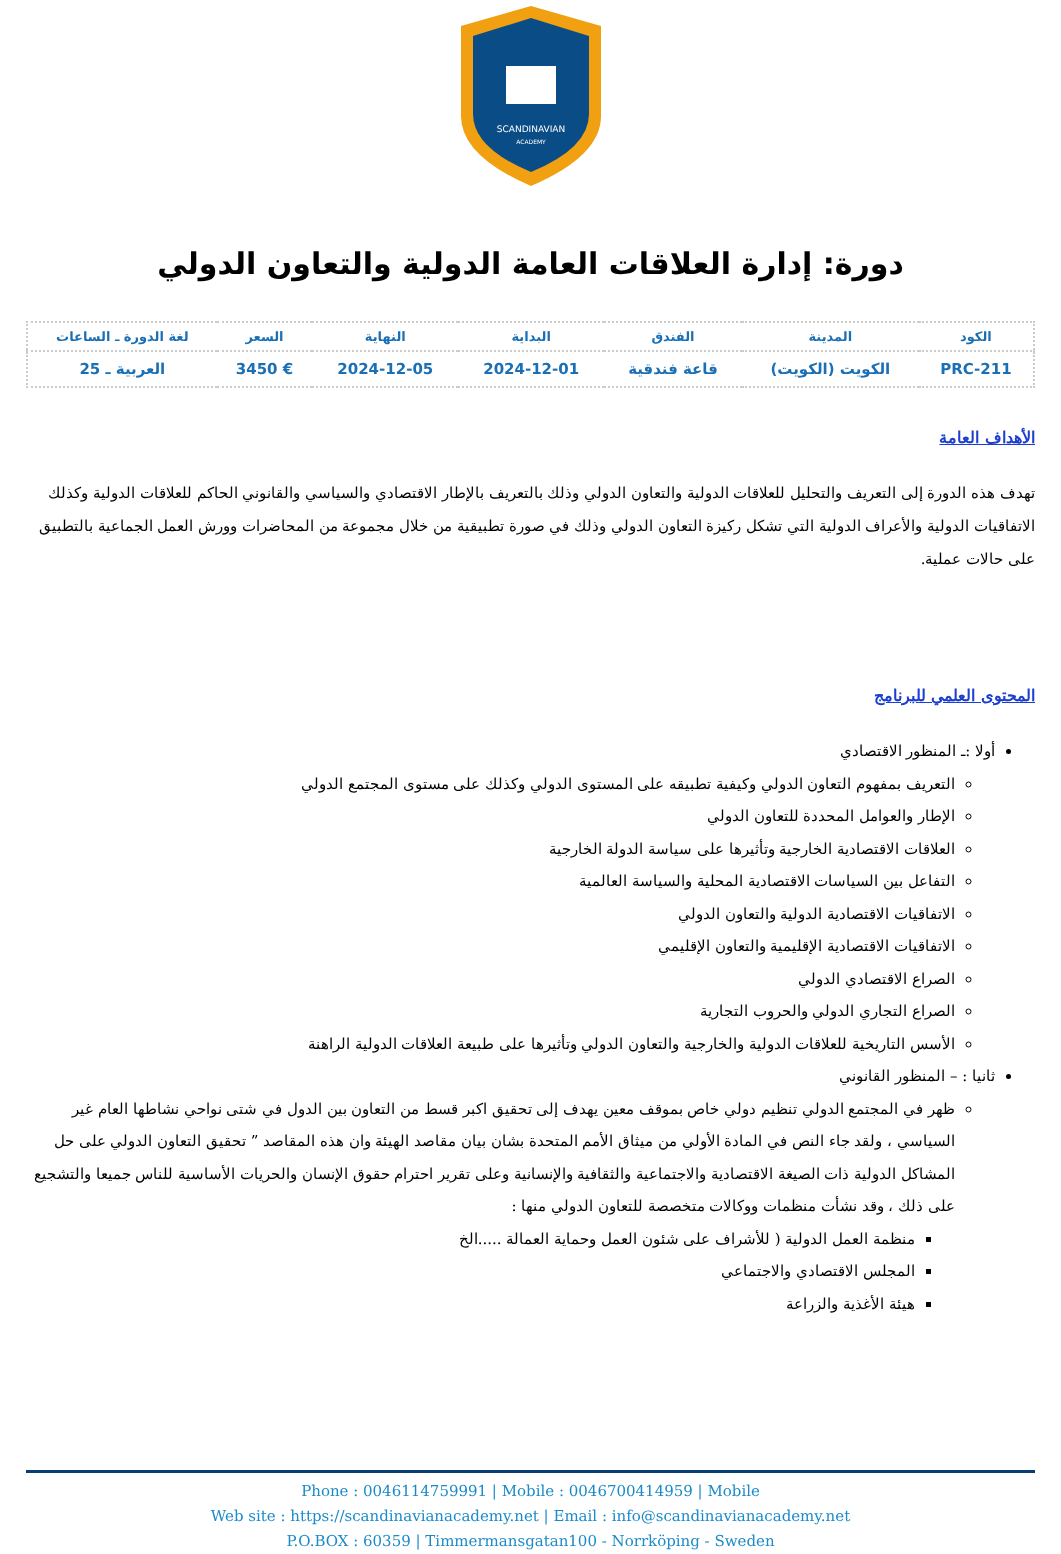SCANDINAVIAN
ACADEMY
دورة: إدارة العلاقات العامة الدولية والتعاون الدولي
| الكود | المدينة | الفندق | البداية | النهاية | السعر | لغة الدورة ـ الساعات |
| --- | --- | --- | --- | --- | --- | --- |
| PRC-211 | الكويت (الكويت) | قاعة فندقية | 2024-12-01 | 2024-12-05 | € 3450 | العربية ـ 25 |
الأهداف العامة
تهدف هذه الدورة إلى التعريف والتحليل للعلاقات الدولية والتعاون الدولي وذلك بالتعريف بالإطار الاقتصادي والسياسي والقانوني الحاكم للعلاقات الدولية وكذلك الاتفاقيات الدولية والأعراف الدولية التي تشكل ركيزة التعاون الدولي وذلك في صورة تطبيقية من خلال مجموعة من المحاضرات وورش العمل الجماعية بالتطبيق على حالات عملية.
المحتوى العلمي للبرنامج
أولا :ـ المنظور الاقتصادي
التعريف بمفهوم التعاون الدولي وكيفية تطبيقه على المستوى الدولي وكذلك على مستوى المجتمع الدولي
الإطار والعوامل المحددة للتعاون الدولي
العلاقات الاقتصادية الخارجية وتأثيرها على سياسة الدولة الخارجية
التفاعل بين السياسات الاقتصادية المحلية والسياسة العالمية
الاتفاقيات الاقتصادية الدولية والتعاون الدولي
الاتفاقيات الاقتصادية الإقليمية والتعاون الإقليمي
الصراع الاقتصادي الدولي
الصراع التجاري الدولي والحروب التجارية
الأسس التاريخية للعلاقات الدولية والخارجية والتعاون الدولي وتأثيرها على طبيعة العلاقات الدولية الراهنة
ثانيا : – المنظور القانوني
ظهر في المجتمع الدولي تنظيم دولي خاص بموقف معين يهدف إلى تحقيق اكبر قسط من التعاون بين الدول في شتى نواحي نشاطها العام غير السياسي ، ولقد جاء النص في المادة الأولي من ميثاق الأمم المتحدة بشان بيان مقاصد الهيئة وان هذه المقاصد ” تحقيق التعاون الدولي على حل المشاكل الدولية ذات الصيغة الاقتصادية والاجتماعية والثقافية والإنسانية وعلى تقرير احترام حقوق الإنسان والحريات الأساسية للناس جميعا والتشجيع على ذلك ، وقد نشأت منظمات ووكالات متخصصة للتعاون الدولي منها :
منظمة العمل الدولية ( للأشراف على شئون العمل وحماية العمالة .....الخ
المجلس الاقتصادي والاجتماعي
هيئة الأغذية والزراعة
Phone : 0046114759991 | Mobile : 0046700414959 | Mobile
Web site : https://scandinavianacademy.net | Email : info@scandinavianacademy.net
P.O.BOX : 60359 | Timmermansgatan100 - Norrköping - Sweden